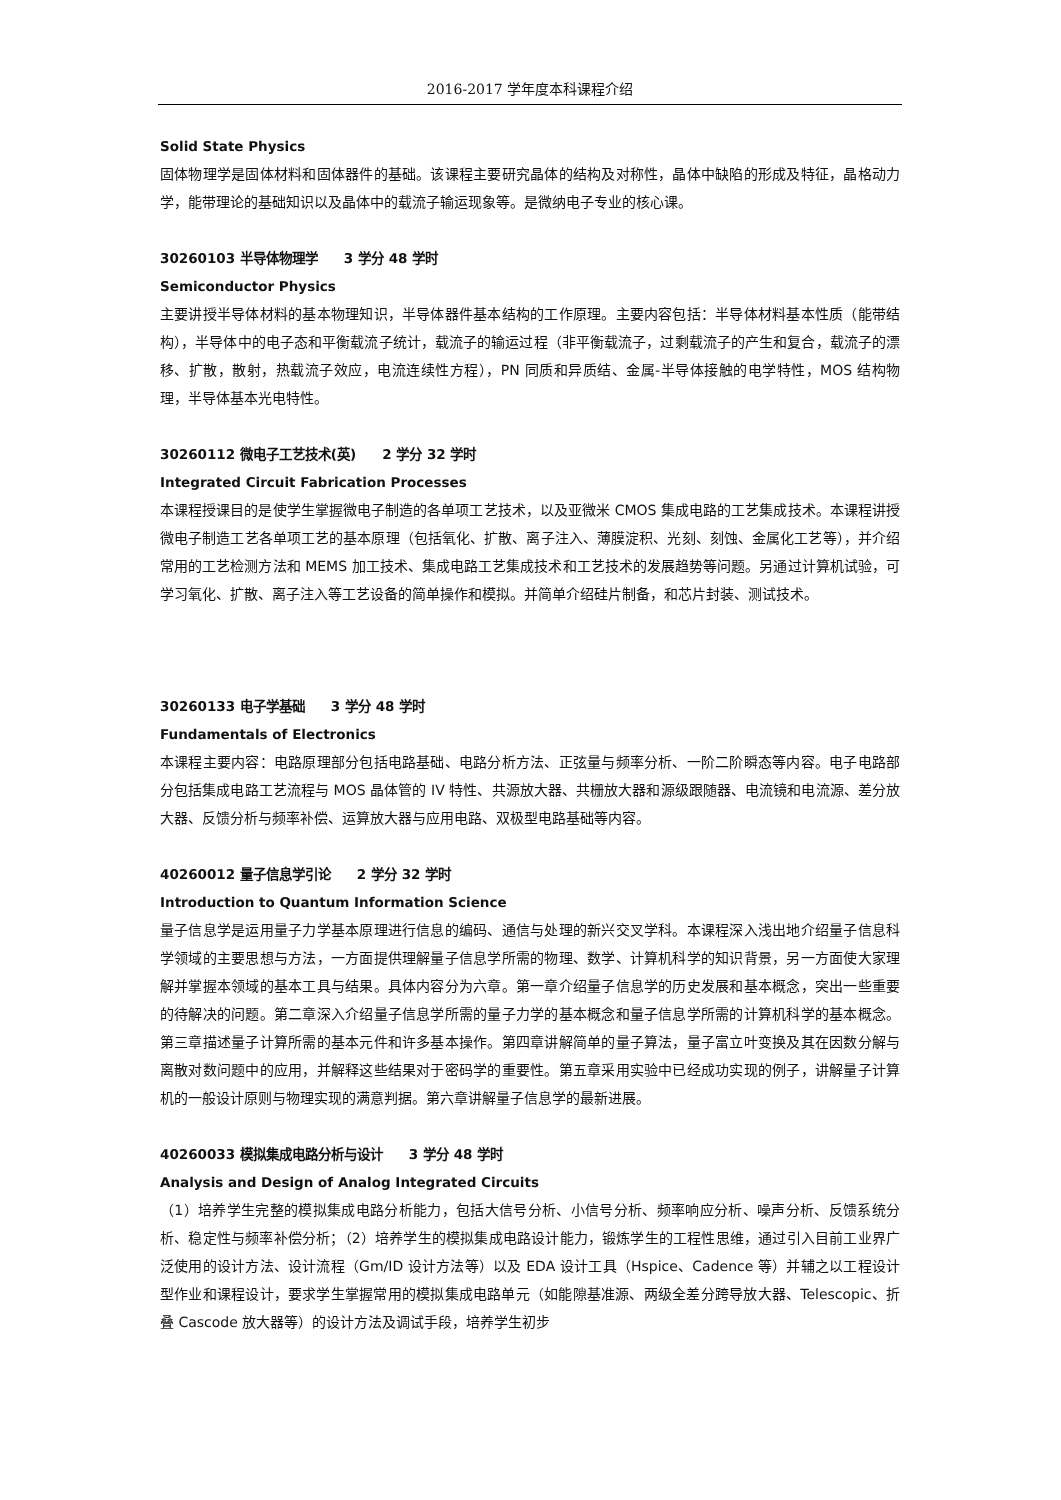2016-2017 学年度本科课程介绍
Solid State Physics
固体物理学是固体材料和固体器件的基础。该课程主要研究晶体的结构及对称性，晶体中缺陷的形成及特征，晶格动力学，能带理论的基础知识以及晶体中的载流子输运现象等。是微纳电子专业的核心课。
30260103 半导体物理学　　3 学分 48 学时
Semiconductor Physics
主要讲授半导体材料的基本物理知识，半导体器件基本结构的工作原理。主要内容包括：半导体材料基本性质（能带结构），半导体中的电子态和平衡载流子统计，载流子的输运过程（非平衡载流子，过剩载流子的产生和复合，载流子的漂移、扩散，散射，热载流子效应，电流连续性方程），PN 同质和异质结、金属-半导体接触的电学特性，MOS 结构物理，半导体基本光电特性。
30260112 微电子工艺技术(英)　　2 学分 32 学时
Integrated Circuit Fabrication Processes
本课程授课目的是使学生掌握微电子制造的各单项工艺技术，以及亚微米 CMOS 集成电路的工艺集成技术。本课程讲授微电子制造工艺各单项工艺的基本原理（包括氧化、扩散、离子注入、薄膜淀积、光刻、刻蚀、金属化工艺等），并介绍常用的工艺检测方法和 MEMS 加工技术、集成电路工艺集成技术和工艺技术的发展趋势等问题。另通过计算机试验，可学习氧化、扩散、离子注入等工艺设备的简单操作和模拟。并简单介绍硅片制备，和芯片封装、测试技术。
30260133 电子学基础　　3 学分 48 学时
Fundamentals of Electronics
本课程主要内容：电路原理部分包括电路基础、电路分析方法、正弦量与频率分析、一阶二阶瞬态等内容。电子电路部分包括集成电路工艺流程与 MOS 晶体管的 IV 特性、共源放大器、共栅放大器和源级跟随器、电流镜和电流源、差分放大器、反馈分析与频率补偿、运算放大器与应用电路、双极型电路基础等内容。
40260012 量子信息学引论　　2 学分 32 学时
Introduction to Quantum Information Science
量子信息学是运用量子力学基本原理进行信息的编码、通信与处理的新兴交叉学科。本课程深入浅出地介绍量子信息科学领域的主要思想与方法，一方面提供理解量子信息学所需的物理、数学、计算机科学的知识背景，另一方面使大家理解并掌握本领域的基本工具与结果。具体内容分为六章。第一章介绍量子信息学的历史发展和基本概念，突出一些重要的待解决的问题。第二章深入介绍量子信息学所需的量子力学的基本概念和量子信息学所需的计算机科学的基本概念。第三章描述量子计算所需的基本元件和许多基本操作。第四章讲解简单的量子算法，量子富立叶变换及其在因数分解与离散对数问题中的应用，并解释这些结果对于密码学的重要性。第五章采用实验中已经成功实现的例子，讲解量子计算机的一般设计原则与物理实现的满意判据。第六章讲解量子信息学的最新进展。
40260033 模拟集成电路分析与设计　　3 学分 48 学时
Analysis and Design of Analog Integrated Circuits
（1）培养学生完整的模拟集成电路分析能力，包括大信号分析、小信号分析、频率响应分析、噪声分析、反馈系统分析、稳定性与频率补偿分析；（2）培养学生的模拟集成电路设计能力，锻炼学生的工程性思维，通过引入目前工业界广泛使用的设计方法、设计流程（Gm/ID 设计方法等）以及 EDA 设计工具（Hspice、Cadence 等）并辅之以工程设计型作业和课程设计，要求学生掌握常用的模拟集成电路单元（如能隙基准源、两级全差分跨导放大器、Telescopic、折叠 Cascode 放大器等）的设计方法及调试手段，培养学生初步